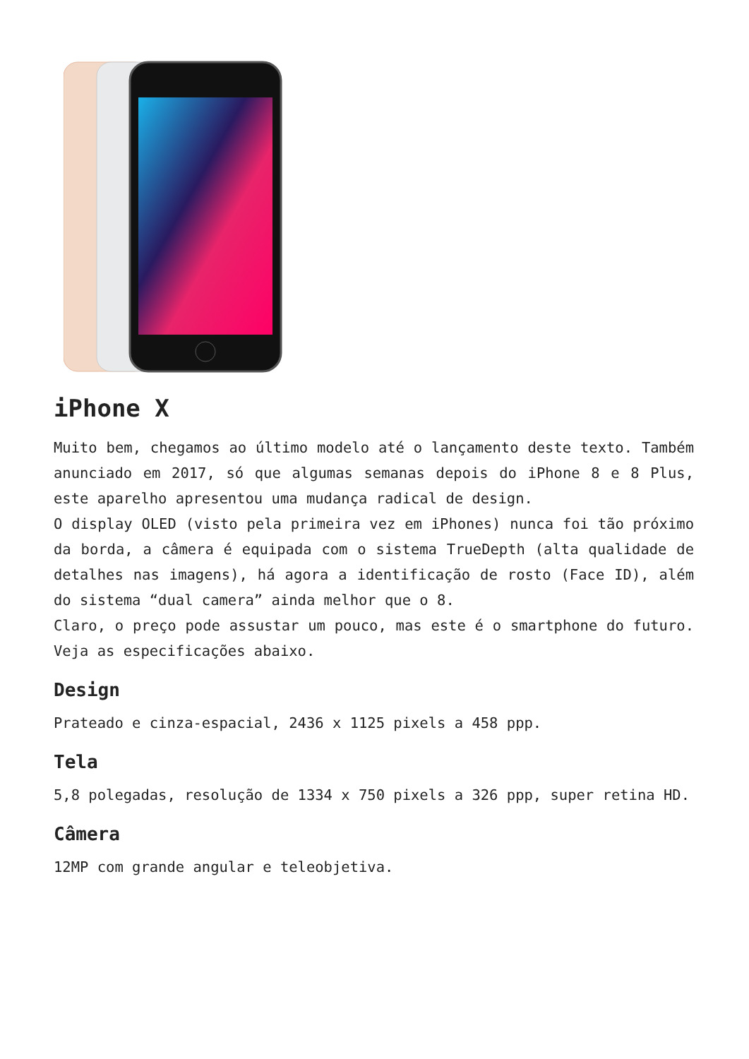iPhone X
Muito bem, chegamos ao último modelo até o lançamento deste texto. Também anunciado em 2017, só que algumas semanas depois do iPhone 8 e 8 Plus, este aparelho apresentou uma mudança radical de design.
O display OLED (visto pela primeira vez em iPhones) nunca foi tão próximo da borda, a câmera é equipada com o sistema TrueDepth (alta qualidade de detalhes nas imagens), há agora a identificação de rosto (Face ID), além do sistema “dual camera” ainda melhor que o 8.
Claro, o preço pode assustar um pouco, mas este é o smartphone do futuro. Veja as especificações abaixo.
Design
Prateado e cinza-espacial, 2436 x 1125 pixels a 458 ppp.
Tela
5,8 polegadas, resolução de 1334 x 750 pixels a 326 ppp, super retina HD.
Câmera
12MP com grande angular e teleobjetiva.